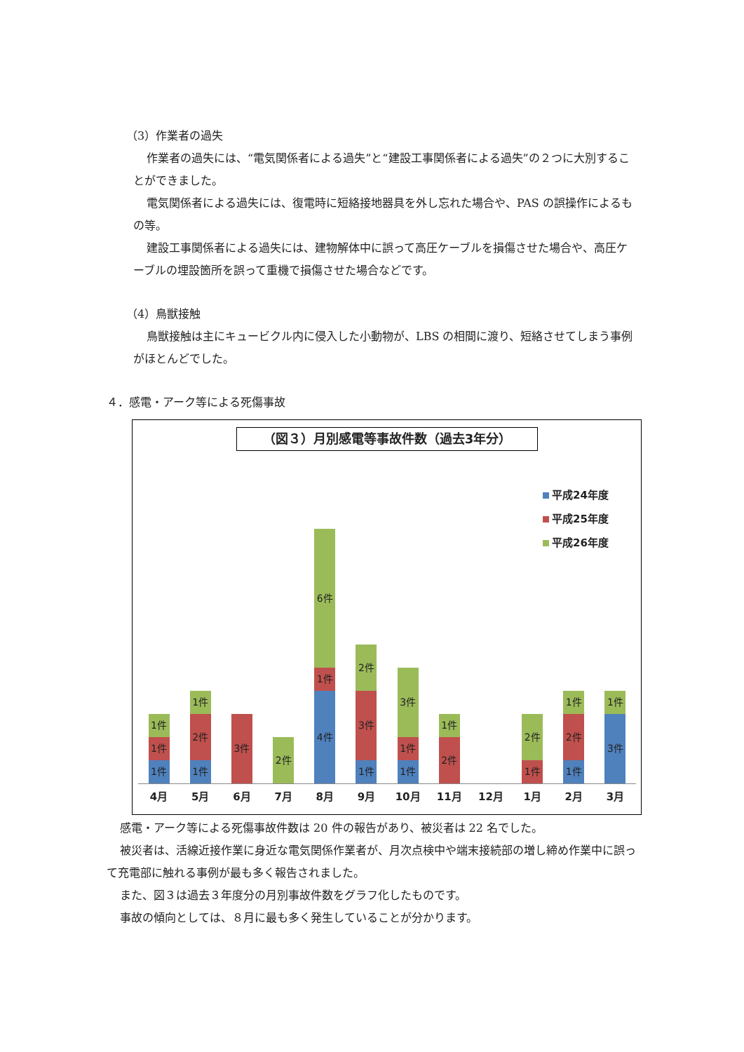（3）作業者の過失
作業者の過失には、“電気関係者による過失”と“建設工事関係者による過失”の２つに大別することができました。
電気関係者による過失には、復電時に短絡接地器具を外し忘れた場合や、PAS の誤操作によるもの等。
建設工事関係者による過失には、建物解体中に誤って高圧ケーブルを損傷させた場合や、高圧ケーブルの埋設箇所を誤って重機で損傷させた場合などです。
（4）鳥獣接触
鳥獣接触は主にキュービクル内に侵入した小動物が、LBS の相間に渡り、短絡させてしまう事例がほとんどでした。
４．感電・アーク等による死傷事故
（図３）月別感電等事故件数（過去3年分）
平成24年度
平成25年度
平成26年度
1件
1件
1件
1件
2件
1件
3件
2件
6件
1件
4件
2件
3件
1件
3件
1件
1件
1件
2件
2件
1件
1件
2件
1件
1件
3件
4月 5月 6月 7月 8月 9月 10月 11月 12月 1月 2月 3月
感電・アーク等による死傷事故件数は 20 件の報告があり、被災者は 22 名でした。
被災者は、活線近接作業に身近な電気関係作業者が、月次点検中や端末接続部の増し締め作業中に誤って充電部に触れる事例が最も多く報告されました。
また、図３は過去３年度分の月別事故件数をグラフ化したものです。
事故の傾向としては、８月に最も多く発生していることが分かります。